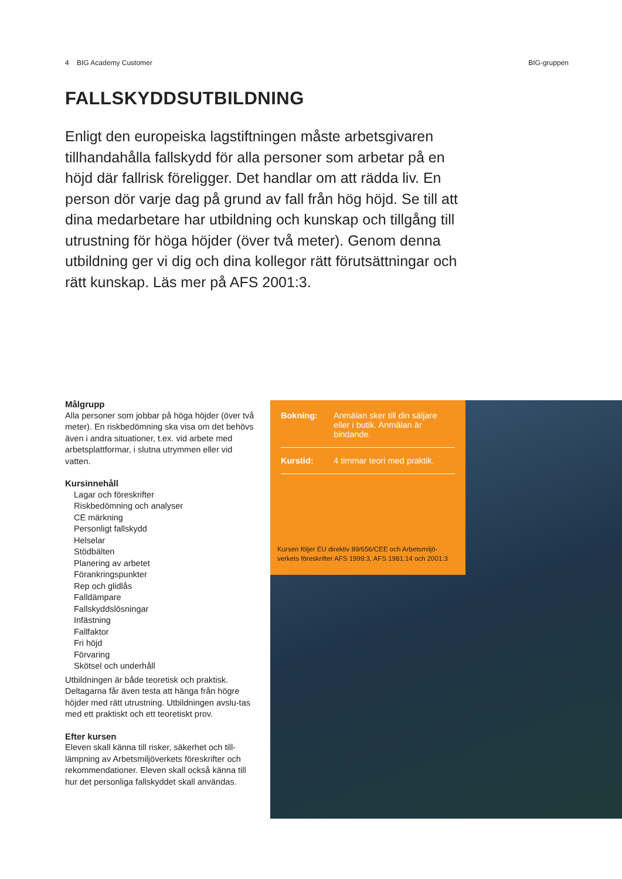4 BIG Academy Customer BIG-gruppen
FALLSKYDDSUTBILDNING
Enligt den europeiska lagstiftningen måste arbetsgivaren tillhandahålla fallskydd för alla personer som arbetar på en höjd där fallrisk föreligger. Det handlar om att rädda liv. En person dör varje dag på grund av fall från hög höjd. Se till att dina medarbetare har utbildning och kunskap och tillgång till utrustning för höga höjder (över två meter). Genom denna utbildning ger vi dig och dina kollegor rätt förutsättningar och rätt kunskap. Läs mer på AFS 2001:3.
Målgrupp
Alla personer som jobbar på höga höjder (över två meter). En riskbedömning ska visa om det behövs även i andra situationer, t.ex. vid arbete med arbetsplattformar, i slutna utrymmen eller vid vatten.
Kursinnehåll
Lagar och föreskrifter
Riskbedömning och analyser
CE märkning
Personligt fallskydd
Helselar
Stödbälten
Planering av arbetet
Förankringspunkter
Rep och glidlås
Falldämpare
Fallskyddslösningar
Infästning
Fallfaktor
Fri höjd
Förvaring
Skötsel och underhåll
Utbildningen är både teoretisk och praktisk. Deltagarna får även testa att hänga från högre höjder med rätt utrustning. Utbildningen avslu-tas med ett praktiskt och ett teoretiskt prov.
Efter kursen
Eleven skall känna till risker, säkerhet och till-lämpning av Arbetsmiljöverkets föreskrifter och rekommendationer. Eleven skall också känna till hur det personliga fallskyddet skall användas.
| Bokning: | Anmälan sker till din säljare eller i butik. Anmälan är bindande. |
| Kurstid: | 4 timmar teori med praktik. |
Kursen följer EU direktiv 89/656/CEE och Arbetsmiljö-verkets föreskrifter AFS 1999:3, AFS 1981:14 och 2001:3